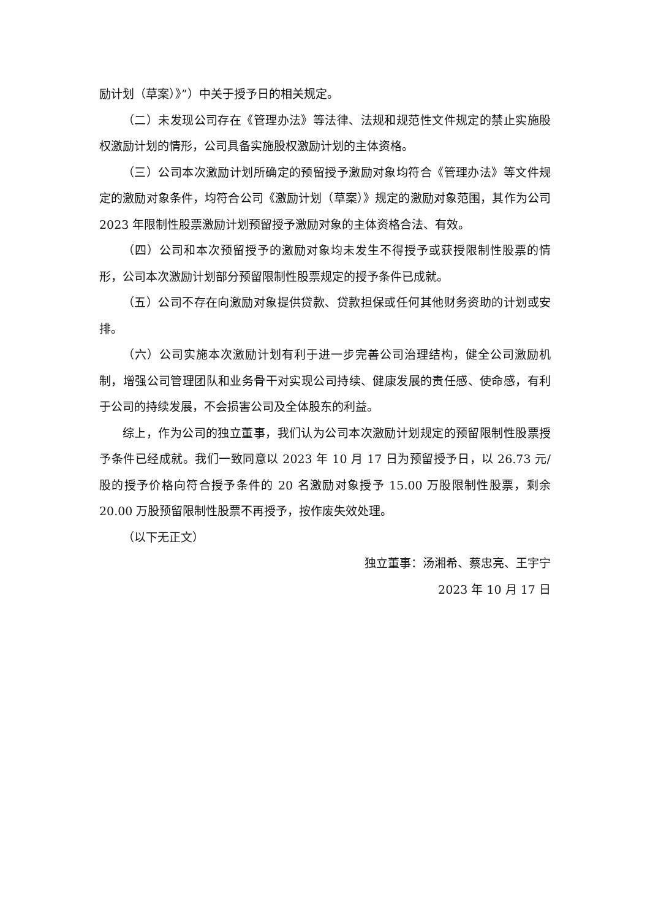励计划（草案）》”）中关于授予日的相关规定。
（二）未发现公司存在《管理办法》等法律、法规和规范性文件规定的禁止实施股权激励计划的情形，公司具备实施股权激励计划的主体资格。
（三）公司本次激励计划所确定的预留授予激励对象均符合《管理办法》等文件规定的激励对象条件，均符合公司《激励计划（草案）》规定的激励对象范围，其作为公司 2023 年限制性股票激励计划预留授予激励对象的主体资格合法、有效。
（四）公司和本次预留授予的激励对象均未发生不得授予或获授限制性股票的情形，公司本次激励计划部分预留限制性股票规定的授予条件已成就。
（五）公司不存在向激励对象提供贷款、贷款担保或任何其他财务资助的计划或安排。
（六）公司实施本次激励计划有利于进一步完善公司治理结构，健全公司激励机制，增强公司管理团队和业务骨干对实现公司持续、健康发展的责任感、使命感，有利于公司的持续发展，不会损害公司及全体股东的利益。
综上，作为公司的独立董事，我们认为公司本次激励计划规定的预留限制性股票授予条件已经成就。我们一致同意以 2023 年 10 月 17 日为预留授予日，以 26.73 元/股的授予价格向符合授予条件的 20 名激励对象授予 15.00 万股限制性股票，剩余 20.00 万股预留限制性股票不再授予，按作废失效处理。
（以下无正文）
独立董事：汤湘希、蔡忠亮、王宇宁
2023 年 10 月 17 日